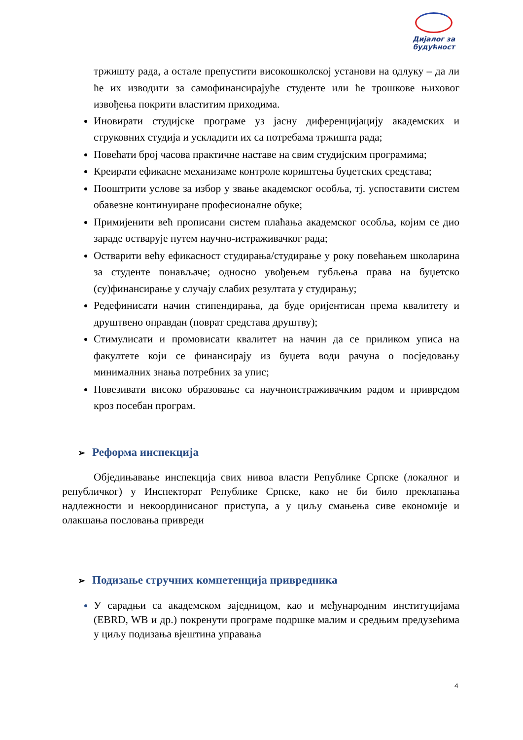Дијалог за
будућност
тржишту рада, а остале препустити високошколској установи на одлуку – да ли ће их изводити за самофинансирајуће студенте или ће трошкове њиховог извођења покрити властитим приходима.
Иновирати студијске програме уз јасну диференцијацију академских и струковних студија и ускладити их са потребама тржишта рада;
Повећати број часова практичне наставе на свим студијским програмима;
Креирати ефикасне механизаме контроле кориштења буџетских средстава;
Пооштрити услове за избор у звање академског особља, тј. успоставити систем обавезне континуиране професионалне обуке;
Примијенити већ прописани систем плаћања академског особља, којим се дио зараде остварује путем научно-истраживачког рада;
Остварити већу ефикасност студирања/студирање у року повећањем школарина за студенте понављаче; односно увођењем губљења права на буџетско (су)финансирање у случају слабих резултата у студирању;
Редефинисати начин стипендирања, да буде оријентисан према квалитету и друштвено оправдан (поврат средстава друштву);
Стимулисати и промовисати квалитет на начин да се приликом уписа на факултете који се финансирају из буџета води рачуна о посједовању минималних знања потребних за упис;
Повезивати високо образовање са научноистраживачким радом и привредом кроз посебан програм.
➢ Реформа инспекција
Обједињавање инспекција свих нивоа власти Републике Српске (локалног и републичког) у Инспекторат Републике Српске, како не би било преклапања надлежности и некоординисаног приступа, а у циљу смањења сиве економије и олакшања пословања привреди
➢ Подизање стручних компетенција привредника
У сарадњи са академском заједницом, као и међународним институцијама (EBRD, WB и др.) покренути програме подршке малим и средњим предузећима у циљу подизања вјештина управања
4